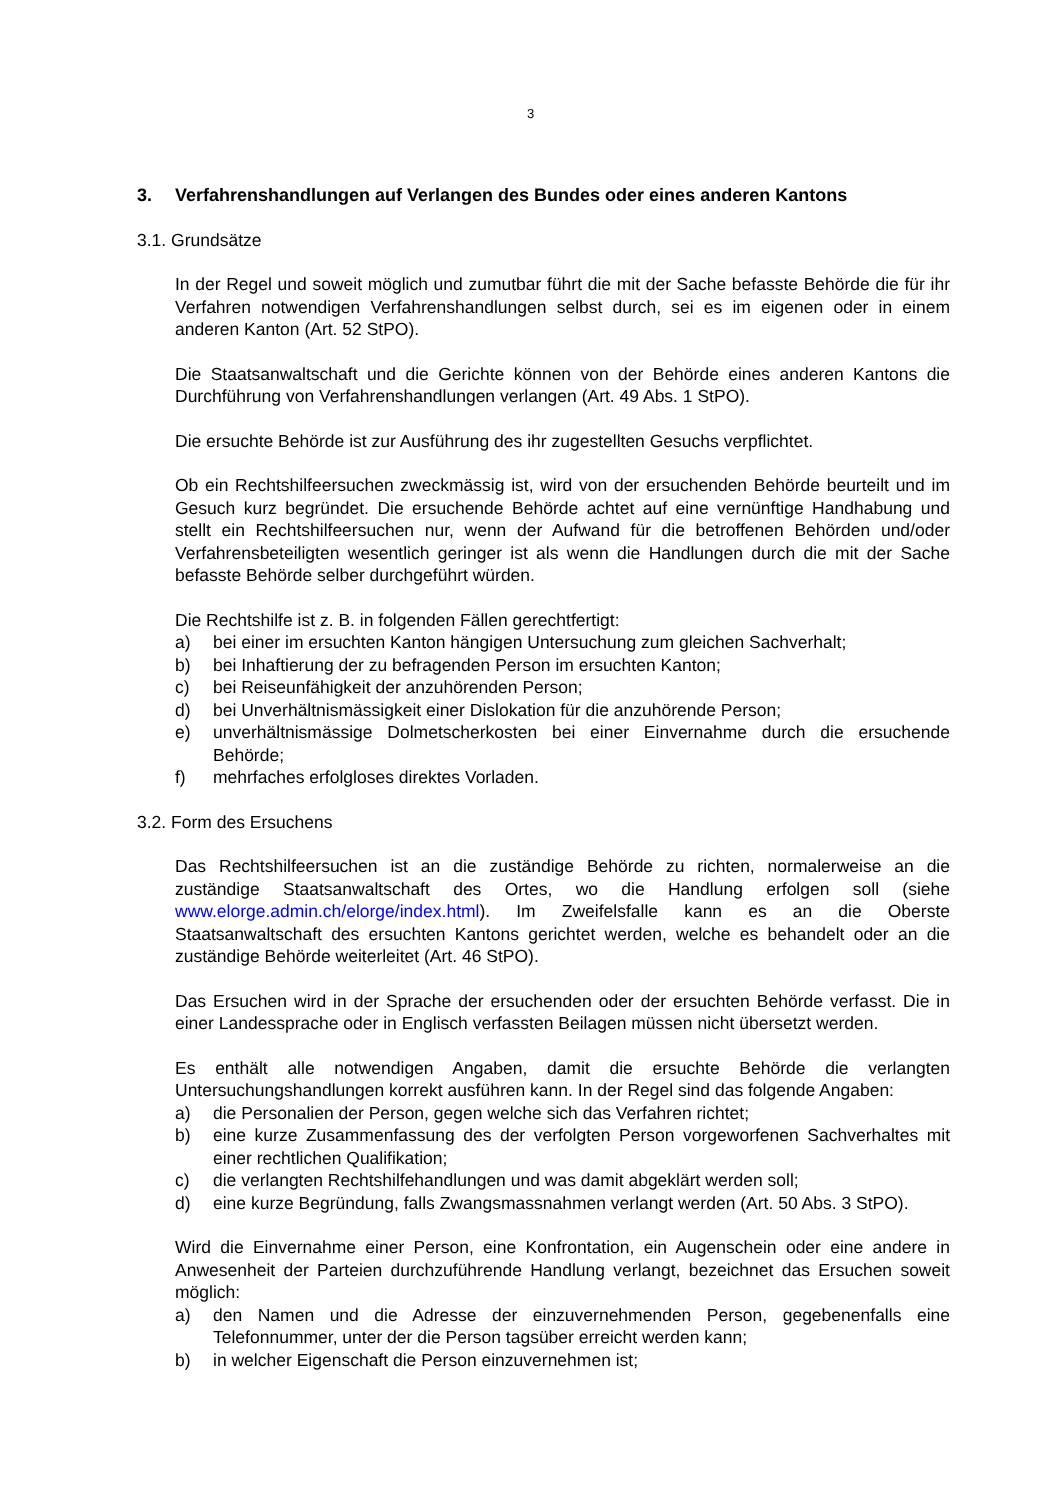3
3. Verfahrenshandlungen auf Verlangen des Bundes oder eines anderen Kantons
3.1. Grundsätze
In der Regel und soweit möglich und zumutbar führt die mit der Sache befasste Behörde die für ihr Verfahren notwendigen Verfahrenshandlungen selbst durch, sei es im eigenen oder in einem anderen Kanton (Art. 52 StPO).
Die Staatsanwaltschaft und die Gerichte können von der Behörde eines anderen Kantons die Durchführung von Verfahrenshandlungen verlangen (Art. 49 Abs. 1 StPO).
Die ersuchte Behörde ist zur Ausführung des ihr zugestellten Gesuchs verpflichtet.
Ob ein Rechtshilfeersuchen zweckmässig ist, wird von der ersuchenden Behörde beurteilt und im Gesuch kurz begründet. Die ersuchende Behörde achtet auf eine vernünftige Handhabung und stellt ein Rechtshilfeersuchen nur, wenn der Aufwand für die betroffenen Behörden und/oder Verfahrensbeteiligten wesentlich geringer ist als wenn die Handlungen durch die mit der Sache befasste Behörde selber durchgeführt würden.
Die Rechtshilfe ist z. B. in folgenden Fällen gerechtfertigt:
a) bei einer im ersuchten Kanton hängigen Untersuchung zum gleichen Sachverhalt;
b) bei Inhaftierung der zu befragenden Person im ersuchten Kanton;
c) bei Reiseunfähigkeit der anzuhörenden Person;
d) bei Unverhältnismässigkeit einer Dislokation für die anzuhörende Person;
e) unverhältnismässige Dolmetscherkosten bei einer Einvernahme durch die ersuchende Behörde;
f) mehrfaches erfolgloses direktes Vorladen.
3.2. Form des Ersuchens
Das Rechtshilfeersuchen ist an die zuständige Behörde zu richten, normalerweise an die zuständige Staatsanwaltschaft des Ortes, wo die Handlung erfolgen soll (siehe www.elorge.admin.ch/elorge/index.html). Im Zweifelsfalle kann es an die Oberste Staatsanwaltschaft des ersuchten Kantons gerichtet werden, welche es behandelt oder an die zuständige Behörde weiterleitet (Art. 46 StPO).
Das Ersuchen wird in der Sprache der ersuchenden oder der ersuchten Behörde verfasst. Die in einer Landessprache oder in Englisch verfassten Beilagen müssen nicht übersetzt werden.
Es enthält alle notwendigen Angaben, damit die ersuchte Behörde die verlangten Untersuchungshandlungen korrekt ausführen kann. In der Regel sind das folgende Angaben:
a) die Personalien der Person, gegen welche sich das Verfahren richtet;
b) eine kurze Zusammenfassung des der verfolgten Person vorgeworfenen Sachverhaltes mit einer rechtlichen Qualifikation;
c) die verlangten Rechtshilfehandlungen und was damit abgeklärt werden soll;
d) eine kurze Begründung, falls Zwangsmassnahmen verlangt werden (Art. 50 Abs. 3 StPO).
Wird die Einvernahme einer Person, eine Konfrontation, ein Augenschein oder eine andere in Anwesenheit der Parteien durchzuführende Handlung verlangt, bezeichnet das Ersuchen soweit möglich:
a) den Namen und die Adresse der einzuvernehmenden Person, gegebenenfalls eine Telefonnummer, unter der die Person tagsüber erreicht werden kann;
b) in welcher Eigenschaft die Person einzuvernehmen ist;